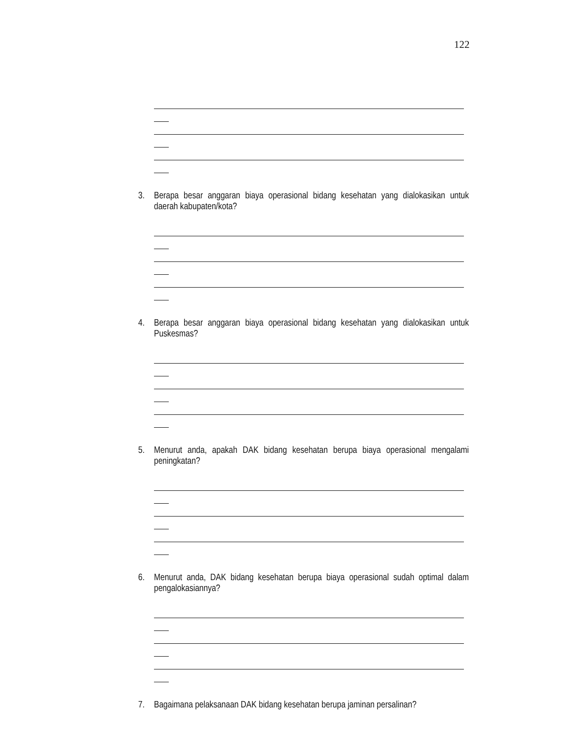122
3. Berapa besar anggaran biaya operasional bidang kesehatan yang dialokasikan untuk daerah kabupaten/kota?
4. Berapa besar anggaran biaya operasional bidang kesehatan yang dialokasikan untuk Puskesmas?
5. Menurut anda, apakah DAK bidang kesehatan berupa biaya operasional mengalami peningkatan?
6. Menurut anda, DAK bidang kesehatan berupa biaya operasional sudah optimal dalam pengalokasiannya?
7. Bagaimana pelaksanaan DAK bidang kesehatan berupa jaminan persalinan?